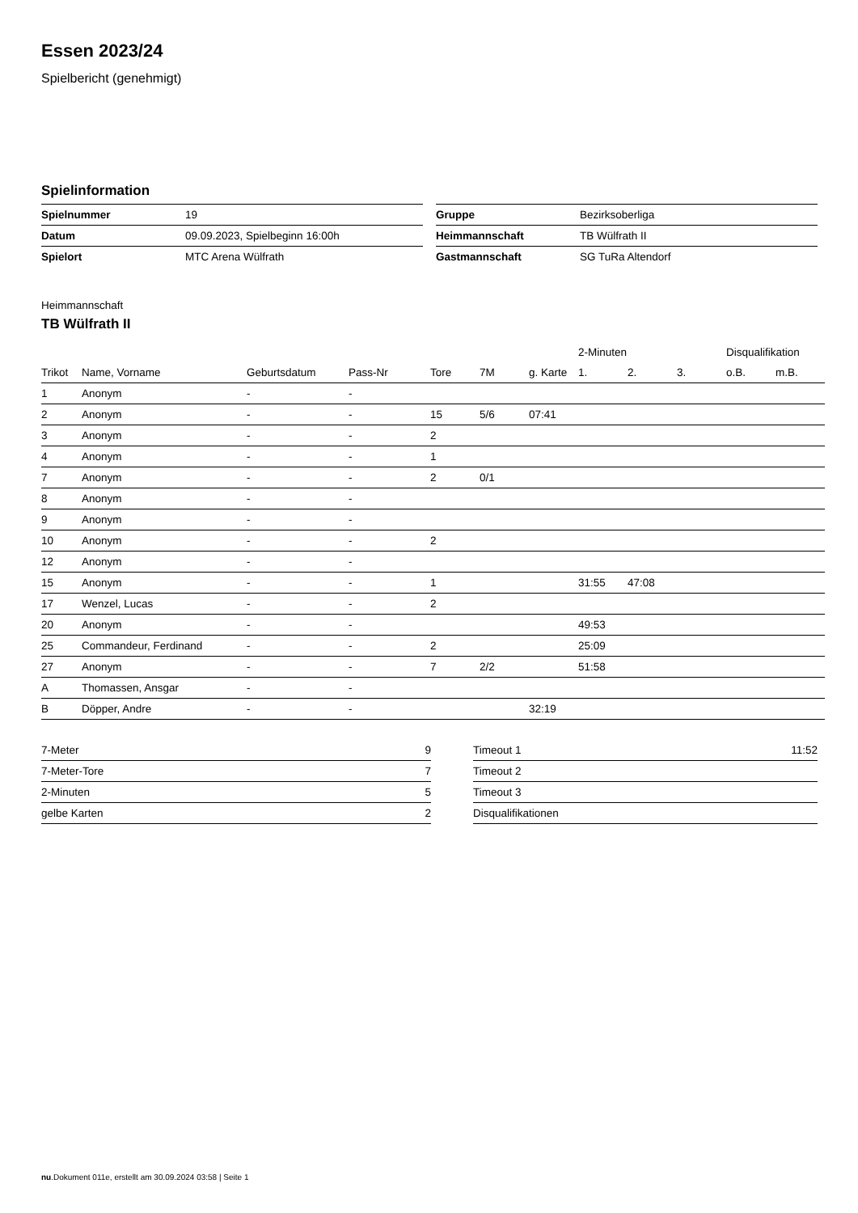Essen 2023/24
Spielbericht (genehmigt)
Spielinformation
| Spielnummer | 19 |
| Datum | 09.09.2023, Spielbeginn 16:00h |
| Spielort | MTC Arena Wülfrath |
| Gruppe | Bezirksoberliga |
| Heimmannschaft | TB Wülfrath II |
| Gastmannschaft | SG TuRa Altendorf |
Heimmannschaft
TB Wülfrath II
| | | | | | | | 2-Minuten | | | Disqualifikation | |
| Trikot | Name, Vorname | Geburtsdatum | Pass-Nr | Tore | 7M | g. Karte | 1. | 2. | 3. | o.B. | m.B. |
| 1 | Anonym | - | - | | | | | | | | |
| 2 | Anonym | - | - | 15 | 5/6 | 07:41 | | | | | |
| 3 | Anonym | - | - | 2 | | | | | | | |
| 4 | Anonym | - | - | 1 | | | | | | | |
| 7 | Anonym | - | - | 2 | 0/1 | | | | | | |
| 8 | Anonym | - | - | | | | | | | | |
| 9 | Anonym | - | - | | | | | | | | |
| 10 | Anonym | - | - | 2 | | | | | | | |
| 12 | Anonym | - | - | | | | | | | | |
| 15 | Anonym | - | - | 1 | | | 31:55 | 47:08 | | | |
| 17 | Wenzel, Lucas | - | - | 2 | | | | | | | |
| 20 | Anonym | - | - | | | | 49:53 | | | | |
| 25 | Commandeur, Ferdinand | - | - | 2 | | | 25:09 | | | | |
| 27 | Anonym | - | - | 7 | 2/2 | | 51:58 | | | | |
| A | Thomassen, Ansgar | - | - | | | | | | | | |
| B | Döpper, Andre | - | - | | | 32:19 | | | | | |
| 7-Meter | 9 |
| 7-Meter-Tore | 7 |
| 2-Minuten | 5 |
| gelbe Karten | 2 |
| Timeout 1 | 11:52 |
| Timeout 2 | |
| Timeout 3 | |
| Disqualifikationen | |
nu.Dokument 011e, erstellt am 30.09.2024 03:58 | Seite 1